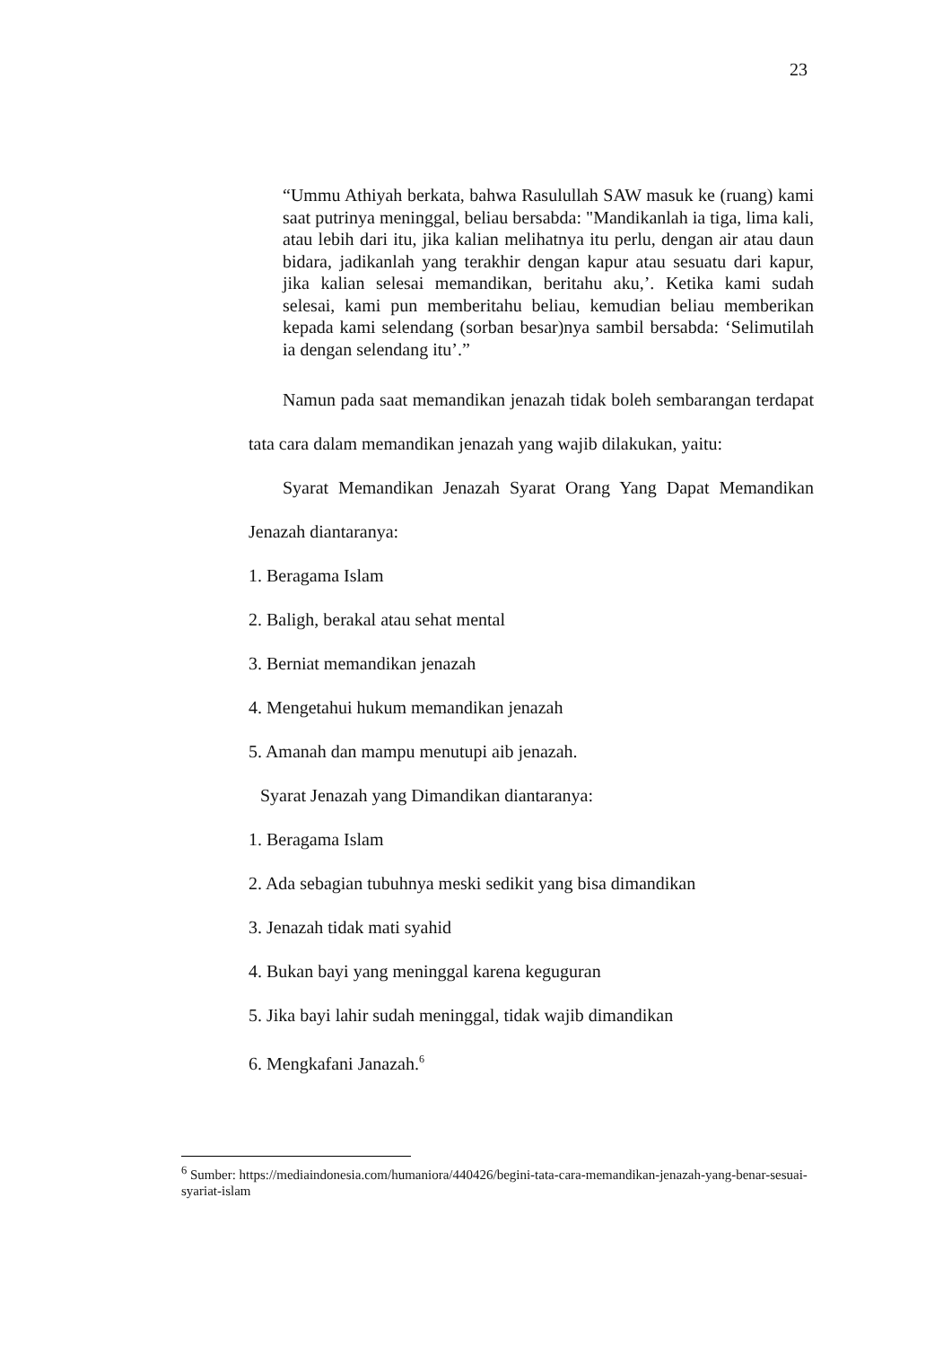23
“Ummu Athiyah berkata, bahwa Rasulullah SAW masuk ke (ruang) kami saat putrinya meninggal, beliau bersabda: "Mandikanlah ia tiga, lima kali, atau lebih dari itu, jika kalian melihatnya itu perlu, dengan air atau daun bidara, jadikanlah yang terakhir dengan kapur atau sesuatu dari kapur, jika kalian selesai memandikan, beritahu aku,’. Ketika kami sudah selesai, kami pun memberitahu beliau, kemudian beliau memberikan kepada kami selendang (sorban besar)nya sambil bersabda: ‘Selimutilah ia dengan selendang itu’.”
Namun pada saat memandikan jenazah tidak boleh sembarangan terdapat tata cara dalam memandikan jenazah yang wajib dilakukan, yaitu:
Syarat Memandikan Jenazah Syarat Orang Yang Dapat Memandikan Jenazah diantaranya:
1. Beragama Islam
2. Baligh, berakal atau sehat mental
3. Berniat memandikan jenazah
4. Mengetahui hukum memandikan jenazah
5. Amanah dan mampu menutupi aib jenazah.
Syarat Jenazah yang Dimandikan diantaranya:
1. Beragama Islam
2. Ada sebagian tubuhnya meski sedikit yang bisa dimandikan
3. Jenazah tidak mati syahid
4. Bukan bayi yang meninggal karena keguguran
5. Jika bayi lahir sudah meninggal, tidak wajib dimandikan
6. Mengkafani Janazah.<sup>6</sup>
<sup>6</sup> Sumber: https://mediaindonesia.com/humaniora/440426/begini-tata-cara-memandikan-jenazah-yang-benar-sesuai-syariat-islam